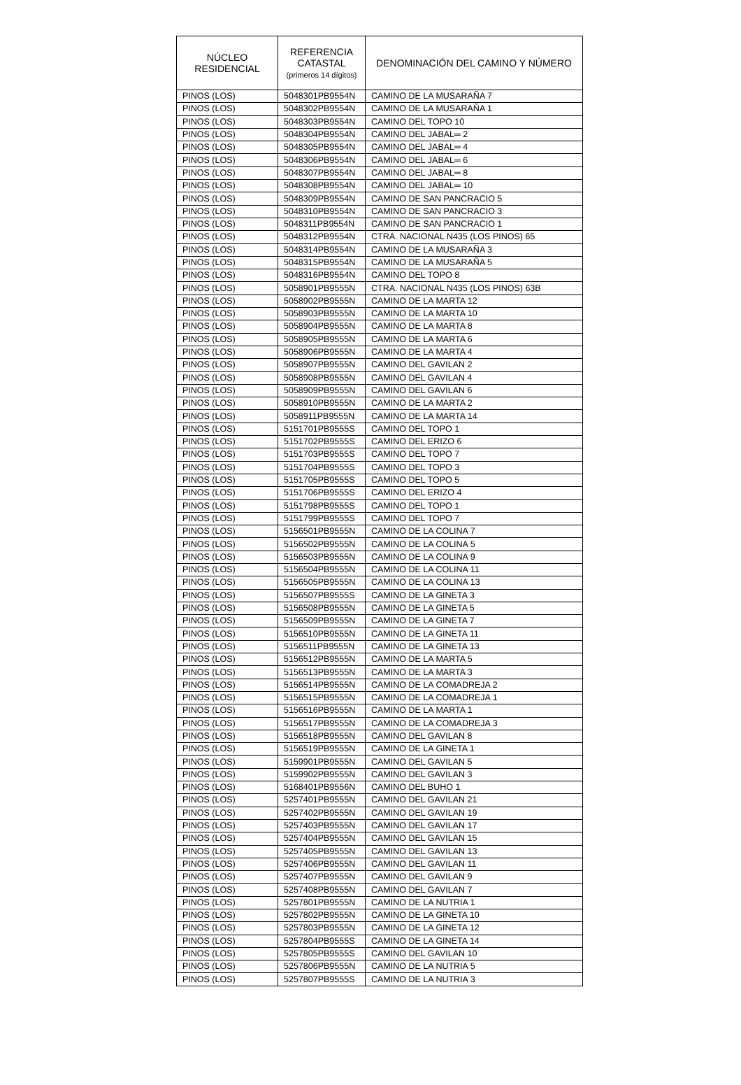| NÚCLEO RESIDENCIAL | REFERENCIA CATASTAL (primeros 14 dígitos) | DENOMINACIÓN DEL CAMINO Y NÚMERO |
| --- | --- | --- |
| PINOS (LOS) | 5048301PB9554N | CAMINO DE LA MUSARAÑA 7 |
| PINOS (LOS) | 5048302PB9554N | CAMINO DE LA MUSARAÑA 1 |
| PINOS (LOS) | 5048303PB9554N | CAMINO DEL TOPO 10 |
| PINOS (LOS) | 5048304PB9554N | CAMINO DEL JABAL═ 2 |
| PINOS (LOS) | 5048305PB9554N | CAMINO DEL JABAL═ 4 |
| PINOS (LOS) | 5048306PB9554N | CAMINO DEL JABAL═ 6 |
| PINOS (LOS) | 5048307PB9554N | CAMINO DEL JABAL═ 8 |
| PINOS (LOS) | 5048308PB9554N | CAMINO DEL JABAL═ 10 |
| PINOS (LOS) | 5048309PB9554N | CAMINO DE SAN PANCRACIO 5 |
| PINOS (LOS) | 5048310PB9554N | CAMINO DE SAN PANCRACIO 3 |
| PINOS (LOS) | 5048311PB9554N | CAMINO DE SAN PANCRACIO 1 |
| PINOS (LOS) | 5048312PB9554N | CTRA. NACIONAL N435 (LOS PINOS) 65 |
| PINOS (LOS) | 5048314PB9554N | CAMINO DE LA MUSARAÑA 3 |
| PINOS (LOS) | 5048315PB9554N | CAMINO DE LA MUSARAÑA 5 |
| PINOS (LOS) | 5048316PB9554N | CAMINO DEL TOPO 8 |
| PINOS (LOS) | 5058901PB9555N | CTRA. NACIONAL N435 (LOS PINOS) 63B |
| PINOS (LOS) | 5058902PB9555N | CAMINO DE LA MARTA 12 |
| PINOS (LOS) | 5058903PB9555N | CAMINO DE LA MARTA 10 |
| PINOS (LOS) | 5058904PB9555N | CAMINO DE LA MARTA 8 |
| PINOS (LOS) | 5058905PB9555N | CAMINO DE LA MARTA 6 |
| PINOS (LOS) | 5058906PB9555N | CAMINO DE LA MARTA 4 |
| PINOS (LOS) | 5058907PB9555N | CAMINO DEL GAVILAN 2 |
| PINOS (LOS) | 5058908PB9555N | CAMINO DEL GAVILAN 4 |
| PINOS (LOS) | 5058909PB9555N | CAMINO DEL GAVILAN 6 |
| PINOS (LOS) | 5058910PB9555N | CAMINO DE LA MARTA 2 |
| PINOS (LOS) | 5058911PB9555N | CAMINO DE LA MARTA 14 |
| PINOS (LOS) | 5151701PB9555S | CAMINO DEL TOPO 1 |
| PINOS (LOS) | 5151702PB9555S | CAMINO DEL ERIZO 6 |
| PINOS (LOS) | 5151703PB9555S | CAMINO DEL TOPO 7 |
| PINOS (LOS) | 5151704PB9555S | CAMINO DEL TOPO 3 |
| PINOS (LOS) | 5151705PB9555S | CAMINO DEL TOPO 5 |
| PINOS (LOS) | 5151706PB9555S | CAMINO DEL ERIZO 4 |
| PINOS (LOS) | 5151798PB9555S | CAMINO DEL TOPO 1 |
| PINOS (LOS) | 5151799PB9555S | CAMINO DEL TOPO 7 |
| PINOS (LOS) | 5156501PB9555N | CAMINO DE LA COLINA 7 |
| PINOS (LOS) | 5156502PB9555N | CAMINO DE LA COLINA 5 |
| PINOS (LOS) | 5156503PB9555N | CAMINO DE LA COLINA 9 |
| PINOS (LOS) | 5156504PB9555N | CAMINO DE LA COLINA 11 |
| PINOS (LOS) | 5156505PB9555N | CAMINO DE LA COLINA 13 |
| PINOS (LOS) | 5156507PB9555S | CAMINO DE LA GINETA 3 |
| PINOS (LOS) | 5156508PB9555N | CAMINO DE LA GINETA 5 |
| PINOS (LOS) | 5156509PB9555N | CAMINO DE LA GINETA 7 |
| PINOS (LOS) | 5156510PB9555N | CAMINO DE LA GINETA 11 |
| PINOS (LOS) | 5156511PB9555N | CAMINO DE LA GINETA 13 |
| PINOS (LOS) | 5156512PB9555N | CAMINO DE LA MARTA 5 |
| PINOS (LOS) | 5156513PB9555N | CAMINO DE LA MARTA 3 |
| PINOS (LOS) | 5156514PB9555N | CAMINO DE LA COMADREJA 2 |
| PINOS (LOS) | 5156515PB9555N | CAMINO DE LA COMADREJA 1 |
| PINOS (LOS) | 5156516PB9555N | CAMINO DE LA MARTA 1 |
| PINOS (LOS) | 5156517PB9555N | CAMINO DE LA COMADREJA 3 |
| PINOS (LOS) | 5156518PB9555N | CAMINO DEL GAVILAN 8 |
| PINOS (LOS) | 5156519PB9555N | CAMINO DE LA GINETA 1 |
| PINOS (LOS) | 5159901PB9555N | CAMINO DEL GAVILAN 5 |
| PINOS (LOS) | 5159902PB9555N | CAMINO DEL GAVILAN 3 |
| PINOS (LOS) | 5168401PB9556N | CAMINO DEL BUHO 1 |
| PINOS (LOS) | 5257401PB9555N | CAMINO DEL GAVILAN 21 |
| PINOS (LOS) | 5257402PB9555N | CAMINO DEL GAVILAN 19 |
| PINOS (LOS) | 5257403PB9555N | CAMINO DEL GAVILAN 17 |
| PINOS (LOS) | 5257404PB9555N | CAMINO DEL GAVILAN 15 |
| PINOS (LOS) | 5257405PB9555N | CAMINO DEL GAVILAN 13 |
| PINOS (LOS) | 5257406PB9555N | CAMINO DEL GAVILAN 11 |
| PINOS (LOS) | 5257407PB9555N | CAMINO DEL GAVILAN 9 |
| PINOS (LOS) | 5257408PB9555N | CAMINO DEL GAVILAN 7 |
| PINOS (LOS) | 5257801PB9555N | CAMINO DE LA NUTRIA 1 |
| PINOS (LOS) | 5257802PB9555N | CAMINO DE LA GINETA 10 |
| PINOS (LOS) | 5257803PB9555N | CAMINO DE LA GINETA 12 |
| PINOS (LOS) | 5257804PB9555S | CAMINO DE LA GINETA 14 |
| PINOS (LOS) | 5257805PB9555S | CAMINO DEL GAVILAN 10 |
| PINOS (LOS) | 5257806PB9555N | CAMINO DE LA NUTRIA 5 |
| PINOS (LOS) | 5257807PB9555S | CAMINO DE LA NUTRIA 3 |